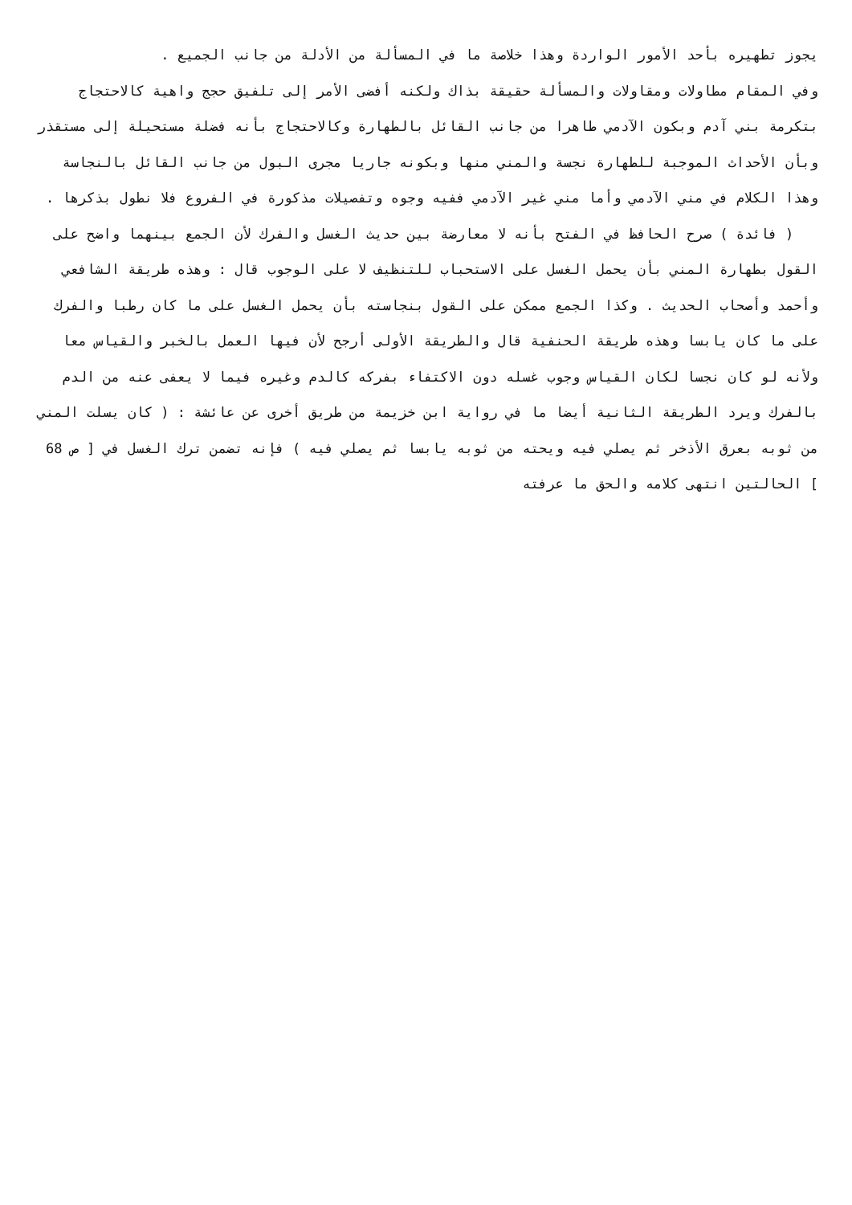يجوز تطهيره بأحد الأمور الواردة وهذا خلاصة ما في المسألة من الأدلة من جانب الجميع .
وفي المقام مطاولات ومقاولات والمسألة حقيقة بذاك ولكنه أفضى الأمر إلى تلفيق حجج واهية كالاحتجاج بتكرمة بني آدم وبكون الآدمي طاهرا من جانب القائل بالطهارة وكالاحتجاج بأنه فضلة مستحيلة إلى مستقذر وبأن الأحداث الموجبة للطهارة نجسة والمني منها وبكونه جاريا مجرى البول من جانب القائل بالنجاسة وهذا الكلام في مني الآدمي وأما مني غير الآدمي ففيه وجوه وتفصيلات مذكورة في الفروع فلا نطول بذكرها .
( فائدة ) صرح الحافظ في الفتح بأنه لا معارضة بين حديث الغسل والفرك لأن الجمع بينهما واضح على القول بطهارة المني بأن يحمل الغسل على الاستحباب للتنظيف لا على الوجوب قال : وهذه طريقة الشافعي وأحمد وأصحاب الحديث . وكذا الجمع ممكن على القول بنجاسته بأن يحمل الغسل على ما كان رطبا والفرك على ما كان يابسا وهذه طريقة الحنفية قال والطريقة الأولى أرجح لأن فيها العمل بالخبر والقياس معا ولأنه لو كان نجسا لكان القياس وجوب غسله دون الاكتفاء بفركه كالدم وغيره فيما لا يعفى عنه من الدم بالفرك ويرد الطريقة الثانية أيضا ما في رواية ابن خزيمة من طريق أخرى عن عائشة : ( كان يسلت المني من ثوبه بعرق الأذخر ثم يصلي فيه ويحته من ثوبه يابسا ثم يصلي فيه ) فإنه تضمن ترك الغسل في [ ص 68 ] الحالتين انتهى كلامه والحق ما عرفته